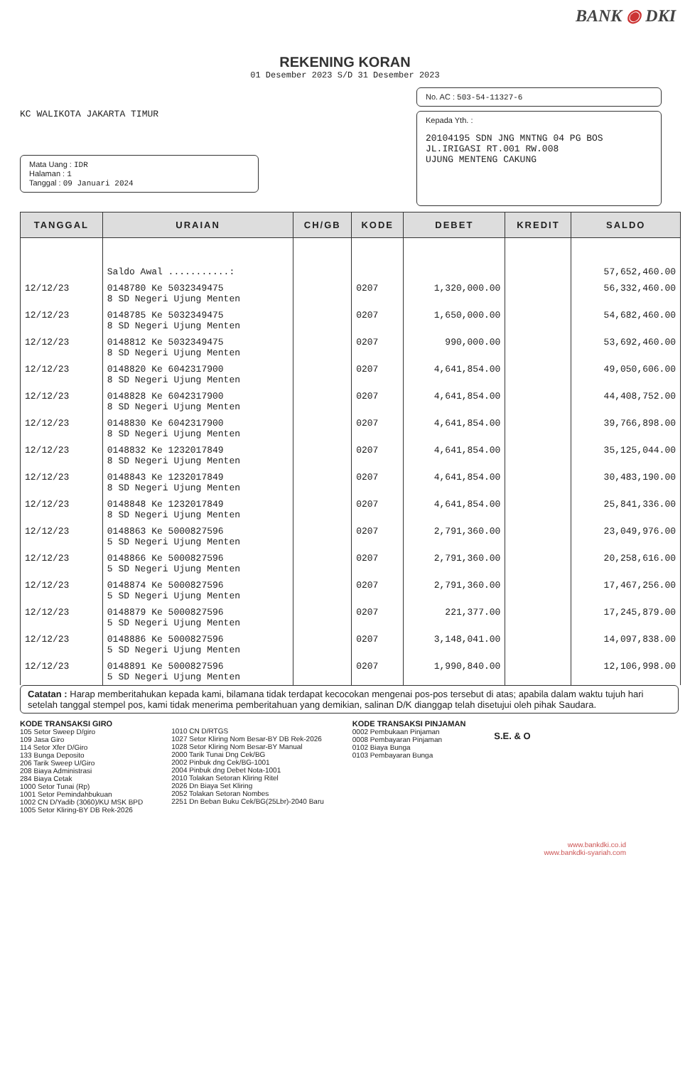BANK ◉ DKI
REKENING KORAN
01 Desember 2023 S/D 31 Desember 2023
KC WALIKOTA JAKARTA TIMUR
Mata Uang : IDR
Halaman : 1
Tanggal : 09 Januari 2024
No. AC : 503-54-11327-6
Kepada Yth. :
20104195 SDN JNG MNTNG 04 PG BOS
JL.IRIGASI RT.001 RW.008
UJUNG MENTENG CAKUNG
| TANGGAL | URAIAN | CH/GB | KODE | DEBET | KREDIT | SALDO |
| --- | --- | --- | --- | --- | --- | --- |
| | Saldo Awal ...........: | | | | | 57,652,460.00 |
| 12/12/23 | 0148780 Ke 5032349475 8 SD Negeri Ujung Menten | | 0207 | 1,320,000.00 | | 56,332,460.00 |
| 12/12/23 | 0148785 Ke 5032349475 8 SD Negeri Ujung Menten | | 0207 | 1,650,000.00 | | 54,682,460.00 |
| 12/12/23 | 0148812 Ke 5032349475 8 SD Negeri Ujung Menten | | 0207 | 990,000.00 | | 53,692,460.00 |
| 12/12/23 | 0148820 Ke 6042317900 8 SD Negeri Ujung Menten | | 0207 | 4,641,854.00 | | 49,050,606.00 |
| 12/12/23 | 0148828 Ke 6042317900 8 SD Negeri Ujung Menten | | 0207 | 4,641,854.00 | | 44,408,752.00 |
| 12/12/23 | 0148830 Ke 6042317900 8 SD Negeri Ujung Menten | | 0207 | 4,641,854.00 | | 39,766,898.00 |
| 12/12/23 | 0148832 Ke 1232017849 8 SD Negeri Ujung Menten | | 0207 | 4,641,854.00 | | 35,125,044.00 |
| 12/12/23 | 0148843 Ke 1232017849 8 SD Negeri Ujung Menten | | 0207 | 4,641,854.00 | | 30,483,190.00 |
| 12/12/23 | 0148848 Ke 1232017849 8 SD Negeri Ujung Menten | | 0207 | 4,641,854.00 | | 25,841,336.00 |
| 12/12/23 | 0148863 Ke 5000827596 5 SD Negeri Ujung Menten | | 0207 | 2,791,360.00 | | 23,049,976.00 |
| 12/12/23 | 0148866 Ke 5000827596 5 SD Negeri Ujung Menten | | 0207 | 2,791,360.00 | | 20,258,616.00 |
| 12/12/23 | 0148874 Ke 5000827596 5 SD Negeri Ujung Menten | | 0207 | 2,791,360.00 | | 17,467,256.00 |
| 12/12/23 | 0148879 Ke 5000827596 5 SD Negeri Ujung Menten | | 0207 | 221,377.00 | | 17,245,879.00 |
| 12/12/23 | 0148886 Ke 5000827596 5 SD Negeri Ujung Menten | | 0207 | 3,148,041.00 | | 14,097,838.00 |
| 12/12/23 | 0148891 Ke 5000827596 5 SD Negeri Ujung Menten | | 0207 | 1,990,840.00 | | 12,106,998.00 |
Catatan : Harap memberitahukan kepada kami, bilamana tidak terdapat kecocokan mengenai pos-pos tersebut di atas; apabila dalam waktu tujuh hari setelah tanggal stempel pos, kami tidak menerima pemberitahuan yang demikian, salinan D/K dianggap telah disetujui oleh pihak Saudara.
KODE TRANSAKSI GIRO
105 Setor Sweep D/giro
109 Jasa Giro
114 Setor Xfer D/Giro
133 Bunga Deposito
206 Tarik Sweep U/Giro
208 Biaya Administrasi
284 Biaya Cetak
1000 Setor Tunai (Rp)
1001 Setor Pemindahbukuan
1002 CN D/Yadib (3060)/KU MSK BPD
1005 Setor Kliring-BY DB Rek-2026
1010 CN D/RTGS
1027 Setor Kliring Nom Besar-BY DB Rek-2026
1028 Setor Kliring Nom Besar-BY Manual
2000 Tarik Tunai Dng Cek/BG
2002 Pinbuk dng Cek/BG-1001
2004 Pinbuk dng Debet Nota-1001
2010 Tolakan Setoran Kliring Ritel
2026 Dn Biaya Set Kliring
2052 Tolakan Setoran Nombes
2251 Dn Beban Buku Cek/BG(25Lbr)-2040 Baru
KODE TRANSAKSI PINJAMAN
0002 Pembukaan Pinjaman
0008 Pembayaran Pinjaman
0102 Biaya Bunga
0103 Pembayaran Bunga
S.E. & O
www.bankdki.co.id
www.bankdki-syariah.com